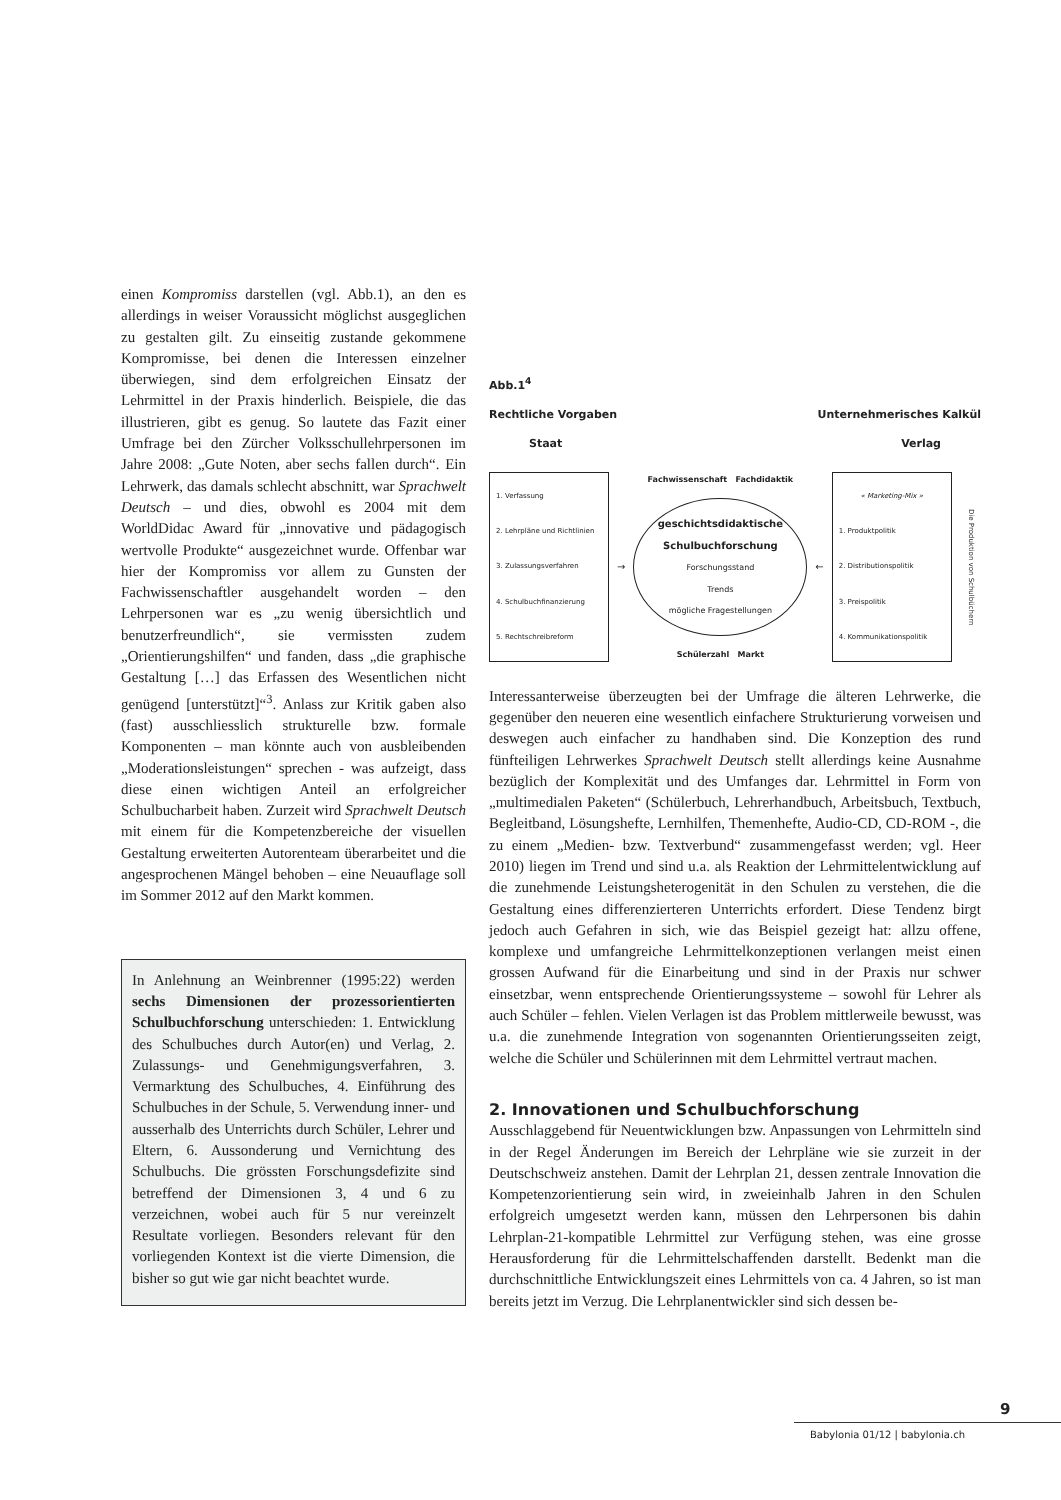einen Kompromiss darstellen (vgl. Abb.1), an den es allerdings in weiser Voraussicht möglichst ausgeglichen zu gestalten gilt. Zu einseitig zustande gekommene Kompromisse, bei denen die Interessen einzelner überwiegen, sind dem erfolgreichen Einsatz der Lehrmittel in der Praxis hinderlich. Beispiele, die das illustrieren, gibt es genug. So lautete das Fazit einer Umfrage bei den Zürcher Volksschullehrpersonen im Jahre 2008: „Gute Noten, aber sechs fallen durch“. Ein Lehrwerk, das damals schlecht abschnitt, war Sprachwelt Deutsch – und dies, obwohl es 2004 mit dem WorldDidac Award für „innovative und pädagogisch wertvolle Produkte“ ausgezeichnet wurde. Offenbar war hier der Kompromiss vor allem zu Gunsten der Fachwissenschaftler ausgehandelt worden – den Lehrpersonen war es „zu wenig übersichtlich und benutzerfreundlich“, sie vermissten zudem „Orientierungshilfen“ und fanden, dass „die graphische Gestaltung […] das Erfassen des Wesentlichen nicht genügend [unterstützt]“<sup>3</sup>. Anlass zur Kritik gaben also (fast) ausschliesslich strukturelle bzw. formale Komponenten – man könnte auch von ausbleibenden „Moderationsleistungen“ sprechen - was aufzeigt, dass diese einen wichtigen Anteil an erfolgreicher Schulbucharbeit haben. Zurzeit wird Sprachwelt Deutsch mit einem für die Kompetenzbereiche der visuellen Gestaltung erweiterten Autorenteam überarbeitet und die angesprochenen Mängel behoben – eine Neuauflage soll im Sommer 2012 auf den Markt kommen.
In Anlehnung an Weinbrenner (1995:22) werden sechs Dimensionen der prozessorientierten Schulbuchforschung unterschieden: 1. Entwicklung des Schulbuches durch Autor(en) und Verlag, 2. Zulassungs- und Genehmigungsverfahren, 3. Vermarktung des Schulbuches, 4. Einführung des Schulbuches in der Schule, 5. Verwendung inner- und ausserhalb des Unterrichts durch Schüler, Lehrer und Eltern, 6. Aussonderung und Vernichtung des Schulbuchs. Die grössten Forschungsdefizite sind betreffend der Dimensionen 3, 4 und 6 zu verzeichnen, wobei auch für 5 nur vereinzelt Resultate vorliegen. Besonders relevant für den vorliegenden Kontext ist die vierte Dimension, die bisher so gut wie gar nicht beachtet wurde.
Abb.1<sup>4</sup>
Rechtliche Vorgaben Unternehmerisches Kalkül
Staat Verlag
1. Verfassung
2. Lehrpläne und Richtlinien
3. Zulassungsverfahren
4. Schulbuchfinanzierung
5. Rechtschreibreform
→
Fachwissenschaft Fachdidaktik
geschichtsdidaktische Schulbuchforschung
Forschungsstand
Trends
mögliche Fragestellungen
Schülerzahl Markt
←
« Marketing-Mix »
1. Produktpolitik
2. Distributionspolitik
3. Preispolitik
4. Kommunikationspolitik
Die Produktion von Schulbüchern
Interessanterweise überzeugten bei der Umfrage die älteren Lehrwerke, die gegenüber den neueren eine wesentlich einfachere Strukturierung vorweisen und deswegen auch einfacher zu handhaben sind. Die Konzeption des rund fünfteiligen Lehrwerkes Sprachwelt Deutsch stellt allerdings keine Ausnahme bezüglich der Komplexität und des Umfanges dar. Lehrmittel in Form von „multimedialen Paketen“ (Schülerbuch, Lehrerhandbuch, Arbeitsbuch, Textbuch, Begleitband, Lösungshefte, Lernhilfen, Themenhefte, Audio-CD, CD-ROM -, die zu einem „Medien- bzw. Textverbund“ zusammengefasst werden; vgl. Heer 2010) liegen im Trend und sind u.a. als Reaktion der Lehrmittelentwicklung auf die zunehmende Leistungsheterogenität in den Schulen zu verstehen, die die Gestaltung eines differenzierteren Unterrichts erfordert. Diese Tendenz birgt jedoch auch Gefahren in sich, wie das Beispiel gezeigt hat: allzu offene, komplexe und umfangreiche Lehrmittelkonzeptionen verlangen meist einen grossen Aufwand für die Einarbeitung und sind in der Praxis nur schwer einsetzbar, wenn entsprechende Orientierungssysteme – sowohl für Lehrer als auch Schüler – fehlen. Vielen Verlagen ist das Problem mittlerweile bewusst, was u.a. die zunehmende Integration von sogenannten Orientierungsseiten zeigt, welche die Schüler und Schülerinnen mit dem Lehrmittel vertraut machen.
2. Innovationen und Schulbuchforschung
Ausschlaggebend für Neuentwicklungen bzw. Anpassungen von Lehrmitteln sind in der Regel Änderungen im Bereich der Lehrpläne wie sie zurzeit in der Deutschschweiz anstehen. Damit der Lehrplan 21, dessen zentrale Innovation die Kompetenzorientierung sein wird, in zweieinhalb Jahren in den Schulen erfolgreich umgesetzt werden kann, müssen den Lehrpersonen bis dahin Lehrplan-21-kompatible Lehrmittel zur Verfügung stehen, was eine grosse Herausforderung für die Lehrmittelschaffenden darstellt. Bedenkt man die durchschnittliche Entwicklungszeit eines Lehrmittels von ca. 4 Jahren, so ist man bereits jetzt im Verzug. Die Lehrplanentwickler sind sich dessen be-
9
Babylonia 01/12 | babylonia.ch